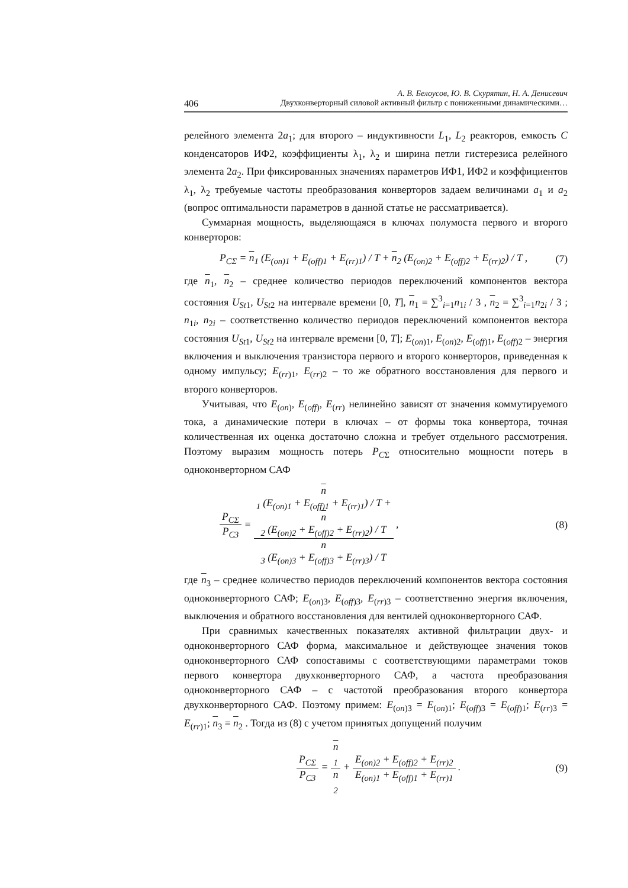А. В. Белоусов, Ю. В. Скурятин, Н. А. Денисевич
406 Двухконверторный силовой активный фильтр с пониженными динамическими…
релейного элемента 2a<sub>1</sub>; для второго – индуктивности L<sub>1</sub>, L<sub>2</sub> реакторов, емкость C конденсаторов ИФ2, коэффициенты λ<sub>1</sub>, λ<sub>2</sub> и ширина петли гистерезиса релейного элемента 2a<sub>2</sub>. При фиксированных значениях параметров ИФ1, ИФ2 и коэффициентов λ<sub>1</sub>, λ<sub>2</sub> требуемые частоты преобразования конверторов задаем величинами a<sub>1</sub> и a<sub>2</sub> (вопрос оптимальности параметров в данной статье не рассматривается).
Суммарная мощность, выделяющаяся в ключах полумоста первого и второго конверторов:
P<sub>CΣ</sub> = n<sub>1</sub> (E<sub>(on)1</sub> + E<sub>(off)1</sub> + E<sub>(rr)1</sub>) / T + n<sub>2</sub> (E<sub>(on)2</sub> + E<sub>(off)2</sub> + E<sub>(rr)2</sub>) / T , (7)
где n<sub>1</sub>, n<sub>2</sub> – среднее количество периодов переключений компонентов вектора состояния U<sub>St1</sub>, U<sub>St2</sub> на интервале времени [0, T], n<sub>1</sub> = ∑<sup>3</sup><sub>i=1</sub>n<sub>1i</sub> / 3 , n<sub>2</sub> = ∑<sup>3</sup><sub>i=1</sub>n<sub>2i</sub> / 3 ; n<sub>1i</sub>, n<sub>2i</sub> – соответственно количество периодов переключений компонентов вектора состояния U<sub>St1</sub>, U<sub>St2</sub> на интервале времени [0, T]; E<sub>(on)1</sub>, E<sub>(on)2</sub>, E<sub>(off)1</sub>, E<sub>(off)2</sub> – энергия включения и выключения транзистора первого и второго конверторов, приведенная к одному импульсу; E<sub>(rr)1</sub>, E<sub>(rr)2</sub> – то же обратного восстановления для первого и второго конверторов.
Учитывая, что E<sub>(on)</sub>, E<sub>(off)</sub>, E<sub>(rr)</sub> нелинейно зависят от значения коммутируемого тока, а динамические потери в ключах – от формы тока конвертора, точная количественная их оценка достаточно сложна и требует отдельного рассмотрения. Поэтому выразим мощность потерь P<sub>CΣ</sub> относительно мощности потерь в одноконверторном САФ
P<sub>CΣ</sub> P<sub>C3</sub> = n
<sub>1</sub> (E<sub>(on)1</sub> + E<sub>(off)1</sub> + E<sub>(rr)1</sub>) / T +
n
<sub>2</sub> (E<sub>(on)2</sub> + E<sub>(off)2</sub> + E<sub>(rr)2</sub>) / T n
<sub>3</sub> (E<sub>(on)3</sub> + E<sub>(off)3</sub> + E<sub>(rr)3</sub>) / T , (8)
где n<sub>3</sub> – среднее количество периодов переключений компонентов вектора состояния одноконверторного САФ; E<sub>(on)3</sub>, E<sub>(off)3</sub>, E<sub>(rr)3</sub> – соответственно энергия включения, выключения и обратного восстановления для вентилей одноконверторного САФ.
При сравнимых качественных показателях активной фильтрации двух- и одноконверторного САФ форма, максимальное и действующее значения токов одноконверторного САФ сопоставимы с соответствующими параметрами токов первого конвертора двухконверторного САФ, а частота преобразования одноконверторного САФ – с частотой преобразования второго конвертора двухконверторного САФ. Поэтому примем: E<sub>(on)3</sub> = E<sub>(on)1</sub>; E<sub>(off)3</sub> = E<sub>(off)1</sub>; E<sub>(rr)3</sub> = E<sub>(rr)1</sub>; n<sub>3</sub> = n<sub>2</sub> . Тогда из (8) с учетом принятых допущений получим
P<sub>CΣ</sub> P<sub>C3</sub> = n
<sub>1</sub> n
<sub>2</sub> + E<sub>(on)2</sub> + E<sub>(off)2</sub> + E<sub>(rr)2</sub> E<sub>(on)1</sub> + E<sub>(off)1</sub> + E<sub>(rr)1</sub> . (9)